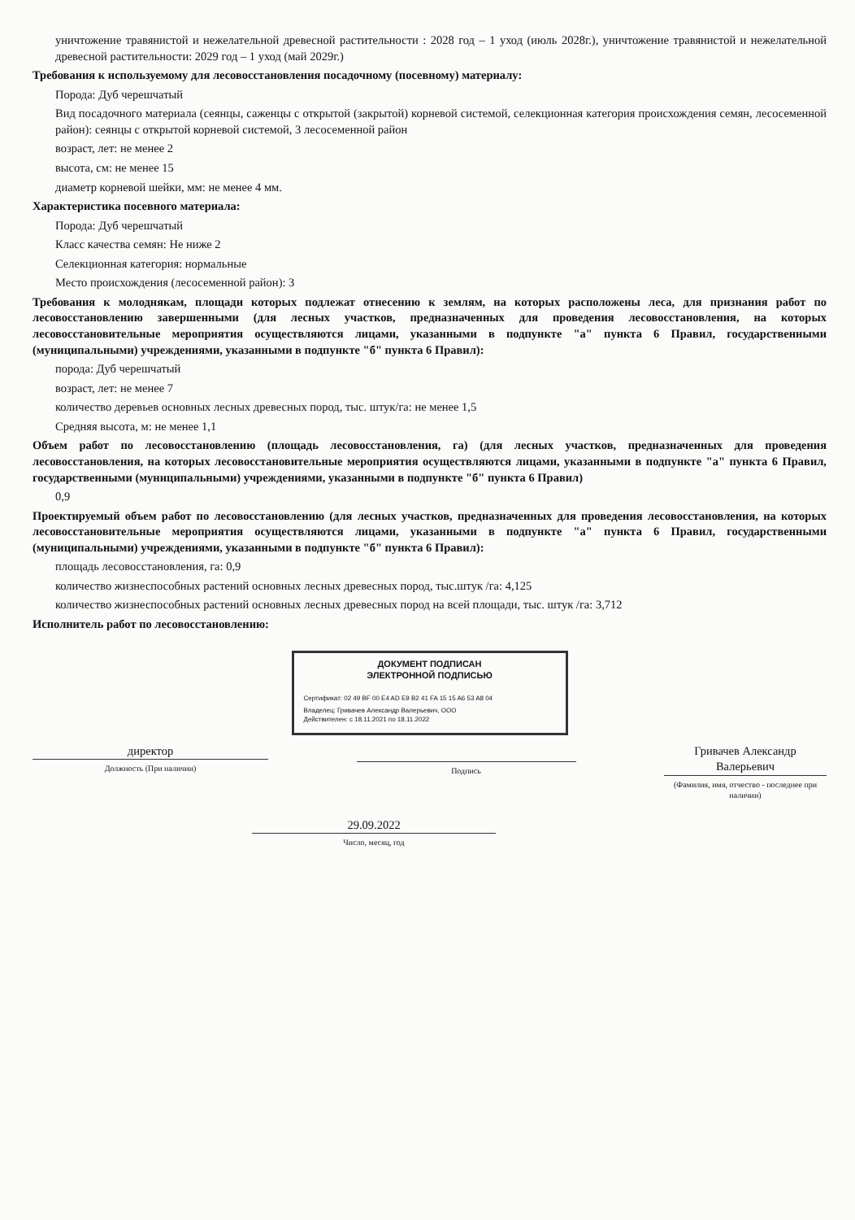уничтожение травянистой и нежелательной древесной растительности : 2028 год – 1 уход (июль 2028г.), уничтожение травянистой и нежелательной древесной растительности: 2029 год – 1 уход (май 2029г.)
Требования к используемому для лесовосстановления посадочному (посевному) материалу:
Порода: Дуб черешчатый
Вид посадочного материала (сеянцы, саженцы с открытой (закрытой) корневой системой, селекционная категория происхождения семян, лесосеменной район): сеянцы с открытой корневой системой, 3 лесосеменной район
возраст, лет: не менее 2
высота, см: не менее 15
диаметр корневой шейки, мм: не менее 4 мм.
Характеристика посевного материала:
Порода: Дуб черешчатый
Класс качества семян: Не ниже 2
Селекционная категория: нормальные
Место происхождения (лесосеменной район): 3
Требования к молоднякам, площади которых подлежат отнесению к землям, на которых расположены леса, для признания работ по лесовосстановлению завершенными (для лесных участков, предназначенных для проведения лесовосстановления, на которых лесовосстановительные мероприятия осуществляются лицами, указанными в подпункте "а" пункта 6 Правил, государственными (муниципальными) учреждениями, указанными в подпункте "б" пункта 6 Правил):
порода: Дуб черешчатый
возраст, лет: не менее 7
количество деревьев основных лесных древесных пород, тыс. штук/га: не менее 1,5
Средняя высота, м: не менее 1,1
Объем работ по лесовосстановлению (площадь лесовосстановления, га) (для лесных участков, предназначенных для проведения лесовосстановления, на которых лесовосстановительные мероприятия осуществляются лицами, указанными в подпункте "а" пункта 6 Правил, государственными (муниципальными) учреждениями, указанными в подпункте "б" пункта 6 Правил)
0,9
Проектируемый объем работ по лесовосстановлению (для лесных участков, предназначенных для проведения лесовосстановления, на которых лесовосстановительные мероприятия осуществляются лицами, указанными в подпункте "а" пункта 6 Правил, государственными (муниципальными) учреждениями, указанными в подпункте "б" пункта 6 Правил):
площадь лесовосстановления, га: 0,9
количество жизнеспособных растений основных лесных древесных пород, тыс.штук /га: 4,125
количество жизнеспособных растений основных лесных древесных пород на всей площади, тыс. штук /га: 3,712
Исполнитель работ по лесовосстановлению:
ДОКУМЕНТ ПОДПИСАН
ЭЛЕКТРОННОЙ ПОДПИСЬЮ
Сертификат: 02 49 BF 00 E4 AD E9 B2 41 FA 15 15 A6 53 A8 04
Владелец: Гривачев Александр Валерьевич, ООО
Действителен: с 18.11.2021 по 18.11.2022
директор
Должность (При наличии)
Подпись
Гривачев Александр Валерьевич
(Фамилия, имя, отчество - последнее при наличии)
29.09.2022
Число, месяц, год